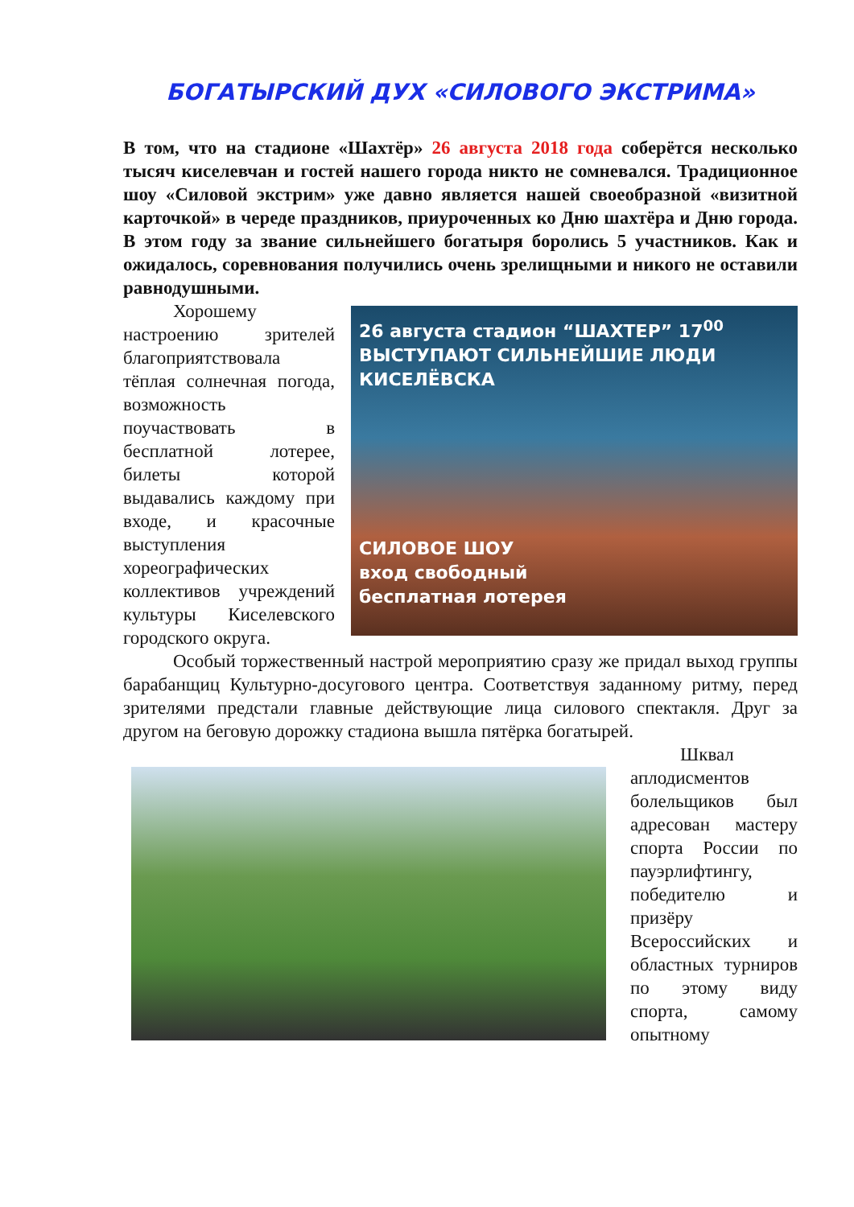БОГАТЫРСКИЙ ДУХ «СИЛОВОГО ЭКСТРИМА»
В том, что на стадионе «Шахтёр» 26 августа 2018 года соберётся несколько тысяч киселевчан и гостей нашего города никто не сомневался. Традиционное шоу «Силовой экстрим» уже давно является нашей своеобразной «визитной карточкой» в череде праздников, приуроченных ко Дню шахтёра и Дню города. В этом году за звание сильнейшего богатыря боролись 5 участников. Как и ожидалось, соревнования получились очень зрелищными и никого не оставили равнодушными.
26 августа стадион “ШАХТЕР” 17<sup>00</sup>
ВЫСТУПАЮТ СИЛЬНЕЙШИЕ ЛЮДИ КИСЕЛЁВСКА
СИЛОВОЕ ШОУ
вход свободный
бесплатная лотерея
Хорошему настроению зрителей благоприятствовала тёплая солнечная погода, возможность поучаствовать в бесплатной лотерее, билеты которой выдавались каждому при входе, и красочные выступления хореографических коллективов учреждений культуры Киселевского городского округа.
Особый торжественный настрой мероприятию сразу же придал выход группы барабанщиц Культурно-досугового центра. Соответствуя заданному ритму, перед зрителями предстали главные действующие лица силового спектакля. Друг за другом на беговую дорожку стадиона вышла пятёрка богатырей.
Шквал аплодисментов болельщиков был адресован мастеру спорта России по пауэрлифтингу, победителю и призёру Всероссийских и областных турниров по этому виду спорта, самому опытному